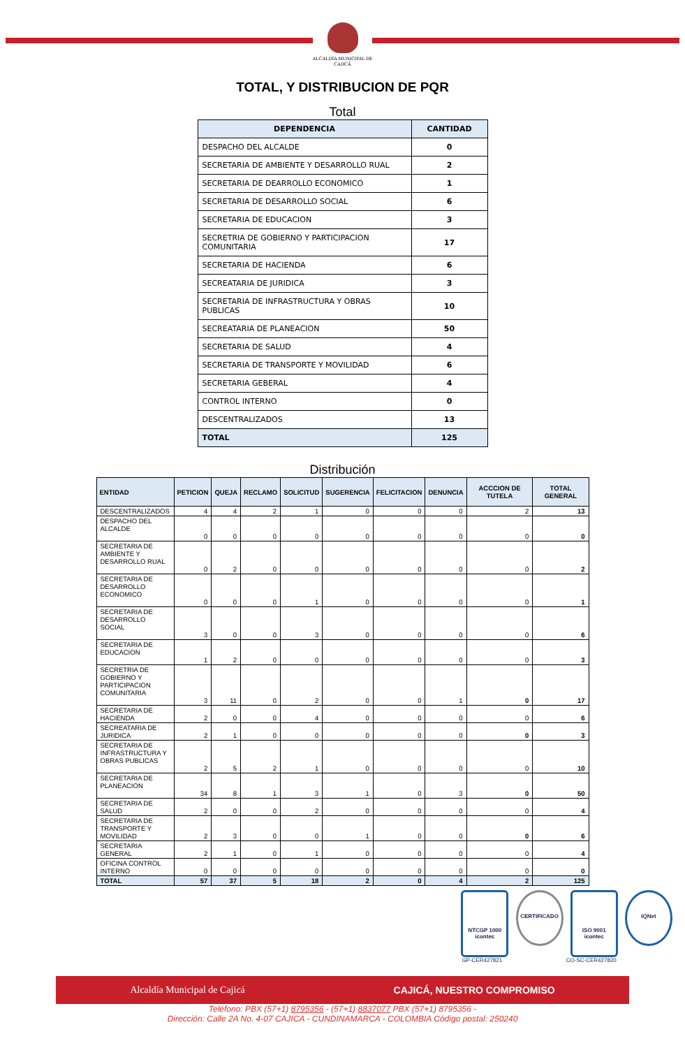ALCALDÍA MUNICIPAL DE
CAJICÁ
TOTAL, Y DISTRIBUCION DE PQR
Total
| DEPENDENCIA | CANTIDAD |
| --- | --- |
| DESPACHO DEL ALCALDE | 0 |
| SECRETARIA DE AMBIENTE Y DESARROLLO RUAL | 2 |
| SECRETARIA DE DEARROLLO ECONOMICO | 1 |
| SECRETARIA DE DESARROLLO SOCIAL | 6 |
| SECRETARIA DE EDUCACION | 3 |
| SECRETRIA DE GOBIERNO Y PARTICIPACION COMUNITARIA | 17 |
| SECRETARIA DE HACIENDA | 6 |
| SECREATARIA DE JURIDICA | 3 |
| SECRETARIA DE INFRASTRUCTURA Y OBRAS PUBLICAS | 10 |
| SECREATARIA DE PLANEACION | 50 |
| SECRETARIA DE SALUD | 4 |
| SECRETARIA DE TRANSPORTE Y MOVILIDAD | 6 |
| SECRETARIA GEBERAL | 4 |
| CONTROL INTERNO | 0 |
| DESCENTRALIZADOS | 13 |
| TOTAL | 125 |
Distribución
| ENTIDAD | PETICION | QUEJA | RECLAMO | SOLICITUD | SUGERENCIA | FELICITACION | DENUNCIA | ACCCION DE TUTELA | TOTAL GENERAL |
| --- | --- | --- | --- | --- | --- | --- | --- | --- | --- |
| DESCENTRALIZADOS | 4 | 4 | 2 | 1 | 0 | 0 | 0 | 2 | 13 |
| DESPACHO DEL ALCALDE | 0 | 0 | 0 | 0 | 0 | 0 | 0 | 0 | 0 |
| SECRETARIA DE AMBIENTE Y DESARROLLO RUAL | 0 | 2 | 0 | 0 | 0 | 0 | 0 | 0 | 2 |
| SECRETARIA DE DESARROLLO ECONOMICO | 0 | 0 | 0 | 1 | 0 | 0 | 0 | 0 | 1 |
| SECRETARIA DE DESARROLLO SOCIAL | 3 | 0 | 0 | 3 | 0 | 0 | 0 | 0 | 6 |
| SECRETARIA DE EDUCACION | 1 | 2 | 0 | 0 | 0 | 0 | 0 | 0 | 3 |
| SECRETRIA DE GOBIERNO Y PARTICIPACION COMUNITARIA | 3 | 11 | 0 | 2 | 0 | 0 | 1 | 0 | 17 |
| SECRETARIA DE HACIENDA | 2 | 0 | 0 | 4 | 0 | 0 | 0 | 0 | 6 |
| SECREATARIA DE JURIDICA | 2 | 1 | 0 | 0 | 0 | 0 | 0 | 0 | 3 |
| SECRETARIA DE INFRASTRUCTURA Y OBRAS PUBLICAS | 2 | 5 | 2 | 1 | 0 | 0 | 0 | 0 | 10 |
| SECRETARIA DE PLANEACION | 34 | 8 | 1 | 3 | 1 | 0 | 3 | 0 | 50 |
| SECRETARIA DE SALUD | 2 | 0 | 0 | 2 | 0 | 0 | 0 | 0 | 4 |
| SECRETARIA DE TRANSPORTE Y MOVILIDAD | 2 | 3 | 0 | 0 | 1 | 0 | 0 | 0 | 6 |
| SECRETARIA GENERAL | 2 | 1 | 0 | 1 | 0 | 0 | 0 | 0 | 4 |
| OFICINA CONTROL INTERNO | 0 | 0 | 0 | 0 | 0 | 0 | 0 | 0 | 0 |
| TOTAL | 57 | 37 | 5 | 18 | 2 | 0 | 4 | 2 | 125 |
NTCGP 1000
icontec
GP-CER427821 CERTIFICADO ISO 9001
icontec
CO-SC-CER427820 IQNet
Alcaldía Municipal de Cajicá CAJICÁ, NUESTRO COMPROMISO
Teléfono: PBX (57+1) 8795356 - (57+1) 8837077 PBX (57+1) 8795356 -
Dirección: Calle 2A No. 4-07 CAJICA - CUNDINAMARCA - COLOMBIA Código postal: 250240